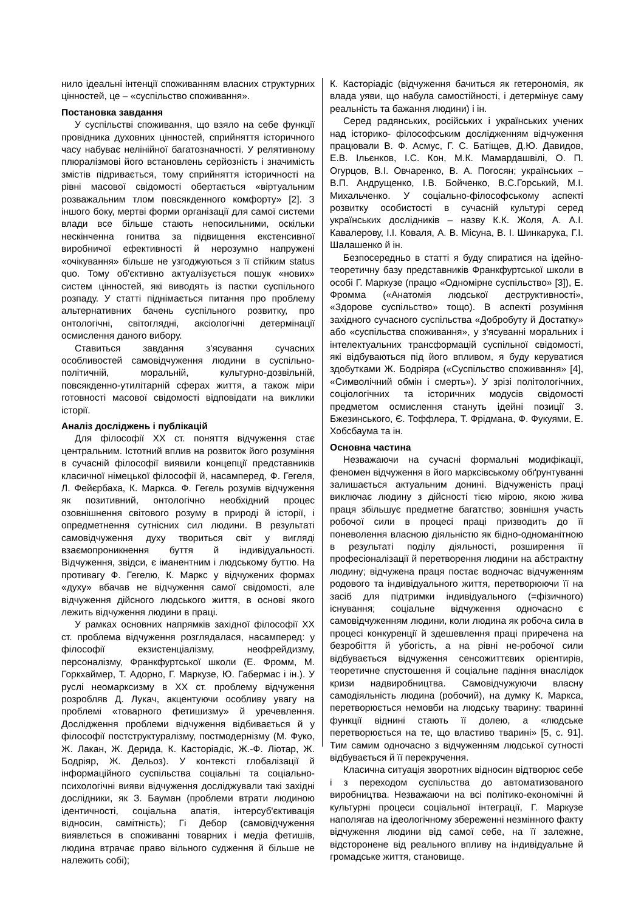нило ідеальні інтенції споживанням власних структурних цінностей, це – «суспільство споживання».
Постановка завдання
У суспільстві споживання, що взяло на себе функції провідника духовних цінностей, сприйняття історичного часу набуває нелінійної багатозначності. У релятивному плюралізмові його встановлень серйозність і значимість змістів підривається, тому сприйняття історичності на рівні масової свідомості обертається «віртуальним розважальним тлом повсякденного комфорту» [2]. З іншого боку, мертві форми організації для самої системи влади все більше стають непосильними, оскільки нескінченна гонитва за підвищення екстенсивної виробничої ефективності й нерозумно напружені «очікування» більше не узгоджуються з її стійким status quo. Тому об'єктивно актуалізується пошук «нових» систем цінностей, які виводять із пастки суспільного розпаду. У статті піднімається питання про проблему альтернативних бачень суспільного розвитку, про онтологічні, світоглядні, аксіологічні детермінації осмислення даного вибору.
Ставиться завдання з'ясування сучасних особливостей самовідчуження людини в суспільно-політичній, моральній, культурно-дозвільній, повсякденно-утилітарній сферах життя, а також міри готовності масової свідомості відповідати на виклики історії.
Аналіз досліджень і публікацій
Для філософії XX ст. поняття відчуження стає центральним. Істотний вплив на розвиток його розуміння в сучасній філософії виявили концепції представників класичної німецької філософії й, насамперед, Ф. Гегеля, Л. Фейєрбаха, К. Маркса. Ф. Гегель розумів відчуження як позитивний, онтологічно необхідний процес озовнішнення світового розуму в природі й історії, і опредметнення сутнісних сил людини. В результаті самовідчуження духу твориться світ у вигляді взаємопроникнення буття й індивідуальності. Відчуження, звідси, є іманентним і людському буттю. На противагу Ф. Гегелю, К. Маркс у відчужених формах «духу» вбачав не відчуження самої свідомості, але відчуження дійсного людського життя, в основі якого лежить відчуження людини в праці.
У рамках основних напрямків західної філософії XX ст. проблема відчуження розглядалася, насамперед: у філософії екзистенціалізму, неофрейдизму, персоналізму, Франкфуртської школи (Е. Фромм, М. Горкхаймер, Т. Адорно, Г. Маркузе, Ю. Габермас і ін.). У руслі неомарксизму в XX ст. проблему відчуження розробляв Д. Лукач, акцентуючи особливу увагу на проблемі «товарного фетишизму» й уречевлення. Дослідження проблеми відчуження відбивається й у філософії постструктуралізму, постмодернізму (М. Фуко, Ж. Лакан, Ж. Дерида, К. Касторіадіс, Ж.-Ф. Ліотар, Ж. Бодріяр, Ж. Дельоз). У контексті глобалізації й інформаційного суспільства соціальні та соціально-психологічні вияви відчуження досліджували такі західні дослідники, як З. Бауман (проблеми втрати людиною ідентичності, соціальна апатія, інтерсуб'єктивація відносин, самітність); Гі Дебор (самовідчуження виявлється в споживанні товарних і медіа фетишів, людина втрачає право вільного судження й більше не належить собі);
К. Касторіадіс (відчуження бачиться як гетерономія, як влада уяви, що набула самостійності, і детермінує саму реальність та бажання людини) і ін.
Серед радянських, російських і українських учених над історико- філософським дослідженням відчуження працювали В. Ф. Асмус, Г. С. Батіщев, Д.Ю. Давидов, Е.В. Ільєнков, І.С. Кон, М.К. Мамардашвілі, О. П. Огурцов, В.І. Овчаренко, В. А. Погосян; українських – В.П. Андрущенко, І.В. Бойченко, В.С.Горський, М.І. Михальченко. У соціально-філософському аспекті розвитку особистості в сучасній культурі серед українських дослідників – назву К.К. Жоля, А. А.І. Кавалерову, І.І. Коваля, А. В. Місуна, В. І. Шинкарука, Г.І. Шалашенко й ін.
Безпосередньо в статті я буду спиратися на ідейно-теоретичну базу представників Франкфуртської школи в особі Г. Маркузе (працю «Одномірне суспільство» [3]), Е. Фромма («Анатомія людської деструктивності», «Здорове суспільство» тощо). В аспекті розуміння західного сучасного суспільства «Добробуту й Достатку» або «суспільства споживання», у з'ясуванні моральних і інтелектуальних трансформацій суспільної свідомості, які відбуваються під його впливом, я буду керуватися здобутками Ж. Бодріяра («Суспільство споживання» [4], «Символічний обмін і смерть»). У зрізі політологічних, соціологічних та історичних модусів свідомості предметом осмислення стануть ідейні позиції З. Бжезинського, Є. Тоффлера, Т. Фрідмана, Ф. Фукуями, Е. Хобсбаума та ін.
Основна частина
Незважаючи на сучасні формальні модифікації, феномен відчуження в його марксівському обґрунтуванні залишається актуальним донині. Відчуженість праці виключає людину з дійсності тією мірою, якою жива праця збільшує предметне багатство; зовнішня участь робочої сили в процесі праці призводить до її поневолення власною діяльністю як бідно-одноманітною в результаті поділу діяльності, розширення її професіоналізації й перетворення людини на абстрактну людину; відчужена праця постає водночас відчуженням родового та індивідуального життя, перетворюючи її на засіб для підтримки індивідуального (=фізичного) існування; соціальне відчуження одночасно є самовідчуженням людини, коли людина як робоча сила в процесі конкуренції й здешевлення праці приречена на безробіття й убогість, а на рівні не-робочої сили відбувається відчуження сенсожиттєвих орієнтирів, теоретичне спустошення й соціальне падіння внаслідок кризи надвиробництва. Самовідчужуючи власну самодіяльність людина (робочий), на думку К. Маркса, перетворюється немовби на людську тварину: тваринні функції віднині стають її долею, а «людське перетворюється на те, що властиво тварині» [5, с. 91]. Тим самим одночасно з відчуженням людської сутності відбувається й її перекручення.
Класична ситуація зворотних відносин відтворює себе і з переходом суспільства до автоматизованого виробництва. Незважаючи на всі політико-економічні й культурні процеси соціальної інтеграції, Г. Маркузе наполягав на ідеологічному збереженні незмінного факту відчуження людини від самої себе, на її залежне, відсторонене від реального впливу на індивідуальне й громадське життя, становище.